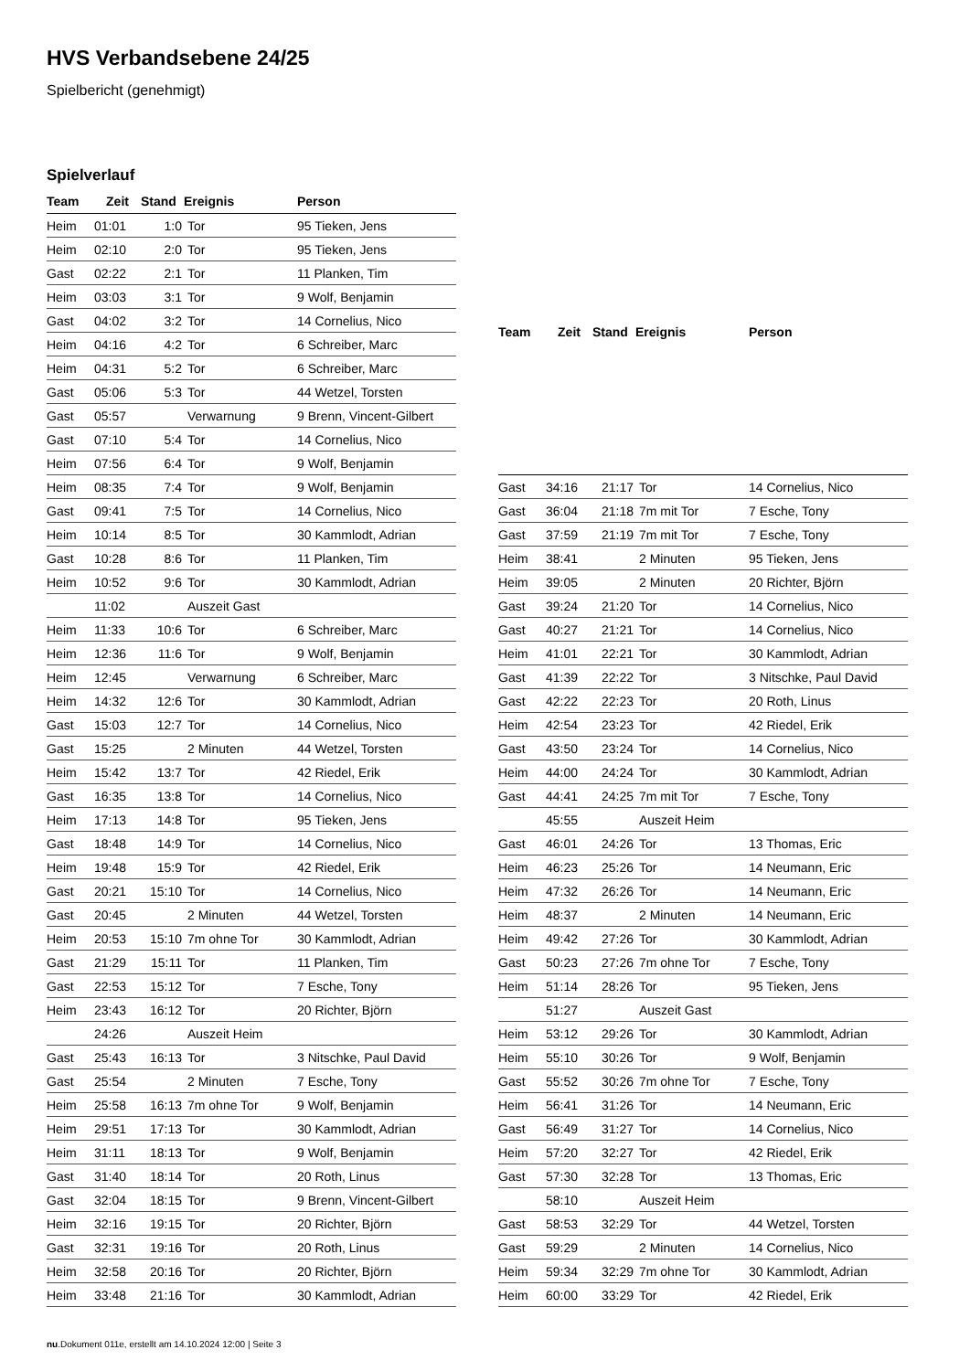HVS Verbandsebene 24/25
Spielbericht (genehmigt)
Spielverlauf
| Team | Zeit | Stand | Ereignis | Person |
| --- | --- | --- | --- | --- |
| Heim | 01:01 | 1:0 | Tor | 95 Tieken, Jens |
| Heim | 02:10 | 2:0 | Tor | 95 Tieken, Jens |
| Gast | 02:22 | 2:1 | Tor | 11 Planken, Tim |
| Heim | 03:03 | 3:1 | Tor | 9 Wolf, Benjamin |
| Gast | 04:02 | 3:2 | Tor | 14 Cornelius, Nico |
| Heim | 04:16 | 4:2 | Tor | 6 Schreiber, Marc |
| Heim | 04:31 | 5:2 | Tor | 6 Schreiber, Marc |
| Gast | 05:06 | 5:3 | Tor | 44 Wetzel, Torsten |
| Gast | 05:57 | | Verwarnung | 9 Brenn, Vincent-Gilbert |
| Gast | 07:10 | 5:4 | Tor | 14 Cornelius, Nico |
| Heim | 07:56 | 6:4 | Tor | 9 Wolf, Benjamin |
| Heim | 08:35 | 7:4 | Tor | 9 Wolf, Benjamin |
| Gast | 09:41 | 7:5 | Tor | 14 Cornelius, Nico |
| Heim | 10:14 | 8:5 | Tor | 30 Kammlodt, Adrian |
| Gast | 10:28 | 8:6 | Tor | 11 Planken, Tim |
| Heim | 10:52 | 9:6 | Tor | 30 Kammlodt, Adrian |
| | 11:02 | | Auszeit Gast | |
| Heim | 11:33 | 10:6 | Tor | 6 Schreiber, Marc |
| Heim | 12:36 | 11:6 | Tor | 9 Wolf, Benjamin |
| Heim | 12:45 | | Verwarnung | 6 Schreiber, Marc |
| Heim | 14:32 | 12:6 | Tor | 30 Kammlodt, Adrian |
| Gast | 15:03 | 12:7 | Tor | 14 Cornelius, Nico |
| Gast | 15:25 | | 2 Minuten | 44 Wetzel, Torsten |
| Heim | 15:42 | 13:7 | Tor | 42 Riedel, Erik |
| Gast | 16:35 | 13:8 | Tor | 14 Cornelius, Nico |
| Heim | 17:13 | 14:8 | Tor | 95 Tieken, Jens |
| Gast | 18:48 | 14:9 | Tor | 14 Cornelius, Nico |
| Heim | 19:48 | 15:9 | Tor | 42 Riedel, Erik |
| Gast | 20:21 | 15:10 | Tor | 14 Cornelius, Nico |
| Gast | 20:45 | | 2 Minuten | 44 Wetzel, Torsten |
| Heim | 20:53 | 15:10 | 7m ohne Tor | 30 Kammlodt, Adrian |
| Gast | 21:29 | 15:11 | Tor | 11 Planken, Tim |
| Gast | 22:53 | 15:12 | Tor | 7 Esche, Tony |
| Heim | 23:43 | 16:12 | Tor | 20 Richter, Björn |
| | 24:26 | | Auszeit Heim | |
| Gast | 25:43 | 16:13 | Tor | 3 Nitschke, Paul David |
| Gast | 25:54 | | 2 Minuten | 7 Esche, Tony |
| Heim | 25:58 | 16:13 | 7m ohne Tor | 9 Wolf, Benjamin |
| Heim | 29:51 | 17:13 | Tor | 30 Kammlodt, Adrian |
| Heim | 31:11 | 18:13 | Tor | 9 Wolf, Benjamin |
| Gast | 31:40 | 18:14 | Tor | 20 Roth, Linus |
| Gast | 32:04 | 18:15 | Tor | 9 Brenn, Vincent-Gilbert |
| Heim | 32:16 | 19:15 | Tor | 20 Richter, Björn |
| Gast | 32:31 | 19:16 | Tor | 20 Roth, Linus |
| Heim | 32:58 | 20:16 | Tor | 20 Richter, Björn |
| Heim | 33:48 | 21:16 | Tor | 30 Kammlodt, Adrian |
| Team | Zeit | Stand | Ereignis | Person |
| --- | --- | --- | --- | --- |
| Gast | 34:16 | 21:17 | Tor | 14 Cornelius, Nico |
| Gast | 36:04 | 21:18 | 7m mit Tor | 7 Esche, Tony |
| Gast | 37:59 | 21:19 | 7m mit Tor | 7 Esche, Tony |
| Heim | 38:41 | | 2 Minuten | 95 Tieken, Jens |
| Heim | 39:05 | | 2 Minuten | 20 Richter, Björn |
| Gast | 39:24 | 21:20 | Tor | 14 Cornelius, Nico |
| Gast | 40:27 | 21:21 | Tor | 14 Cornelius, Nico |
| Heim | 41:01 | 22:21 | Tor | 30 Kammlodt, Adrian |
| Gast | 41:39 | 22:22 | Tor | 3 Nitschke, Paul David |
| Gast | 42:22 | 22:23 | Tor | 20 Roth, Linus |
| Heim | 42:54 | 23:23 | Tor | 42 Riedel, Erik |
| Gast | 43:50 | 23:24 | Tor | 14 Cornelius, Nico |
| Heim | 44:00 | 24:24 | Tor | 30 Kammlodt, Adrian |
| Gast | 44:41 | 24:25 | 7m mit Tor | 7 Esche, Tony |
| | 45:55 | | Auszeit Heim | |
| Gast | 46:01 | 24:26 | Tor | 13 Thomas, Eric |
| Heim | 46:23 | 25:26 | Tor | 14 Neumann, Eric |
| Heim | 47:32 | 26:26 | Tor | 14 Neumann, Eric |
| Heim | 48:37 | | 2 Minuten | 14 Neumann, Eric |
| Heim | 49:42 | 27:26 | Tor | 30 Kammlodt, Adrian |
| Gast | 50:23 | 27:26 | 7m ohne Tor | 7 Esche, Tony |
| Heim | 51:14 | 28:26 | Tor | 95 Tieken, Jens |
| | 51:27 | | Auszeit Gast | |
| Heim | 53:12 | 29:26 | Tor | 30 Kammlodt, Adrian |
| Heim | 55:10 | 30:26 | Tor | 9 Wolf, Benjamin |
| Gast | 55:52 | 30:26 | 7m ohne Tor | 7 Esche, Tony |
| Heim | 56:41 | 31:26 | Tor | 14 Neumann, Eric |
| Gast | 56:49 | 31:27 | Tor | 14 Cornelius, Nico |
| Heim | 57:20 | 32:27 | Tor | 42 Riedel, Erik |
| Gast | 57:30 | 32:28 | Tor | 13 Thomas, Eric |
| | 58:10 | | Auszeit Heim | |
| Gast | 58:53 | 32:29 | Tor | 44 Wetzel, Torsten |
| Gast | 59:29 | | 2 Minuten | 14 Cornelius, Nico |
| Heim | 59:34 | 32:29 | 7m ohne Tor | 30 Kammlodt, Adrian |
| Heim | 60:00 | 33:29 | Tor | 42 Riedel, Erik |
nu.Dokument 011e, erstellt am 14.10.2024 12:00 | Seite 3